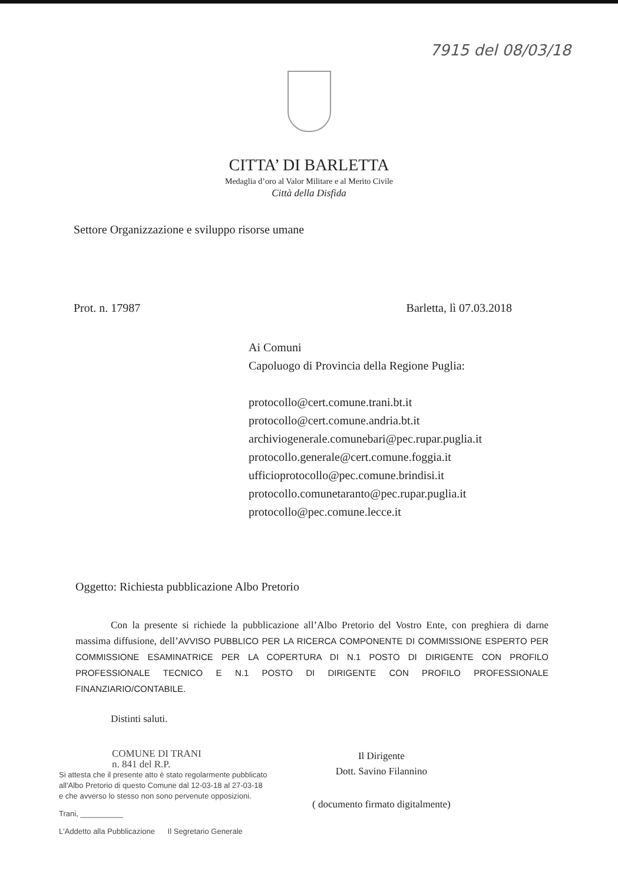7915 del 08/03/18
CITTA’ DI BARLETTA
Medaglia d’oro al Valor Militare e al Merito Civile
Città della Disfida
Settore Organizzazione e sviluppo risorse umane
Prot. n. 17987 Barletta, lì 07.03.2018
Ai Comuni
Capoluogo di Provincia della Regione Puglia:
protocollo@cert.comune.trani.bt.it
protocollo@cert.comune.andria.bt.it
archiviogenerale.comunebari@pec.rupar.puglia.it
protocollo.generale@cert.comune.foggia.it
ufficioprotocollo@pec.comune.brindisi.it
protocollo.comunetaranto@pec.rupar.puglia.it
protocollo@pec.comune.lecce.it
Oggetto: Richiesta pubblicazione Albo Pretorio
Con la presente si richiede la pubblicazione all’Albo Pretorio del Vostro Ente, con preghiera di darne massima diffusione, dell’AVVISO PUBBLICO PER LA RICERCA COMPONENTE DI COMMISSIONE ESPERTO PER COMMISSIONE ESAMINATRICE PER LA COPERTURA DI N.1 POSTO DI DIRIGENTE CON PROFILO PROFESSIONALE TECNICO E N.1 POSTO DI DIRIGENTE CON PROFILO PROFESSIONALE FINANZIARIO/CONTABILE.
Distinti saluti.
COMUNE DI TRANI
n. 841 del R.P.
Si attesta che il presente atto è stato regolarmente pubblicato all'Albo Pretorio di questo Comune dal 12-03-18 al 27-03-18
e che avverso lo stesso non sono pervenute opposizioni.
Trani, __________
L'Addetto alla Pubblicazione Il Segretario Generale
Il Dirigente
Dott. Savino Filannino
( documento firmato digitalmente)